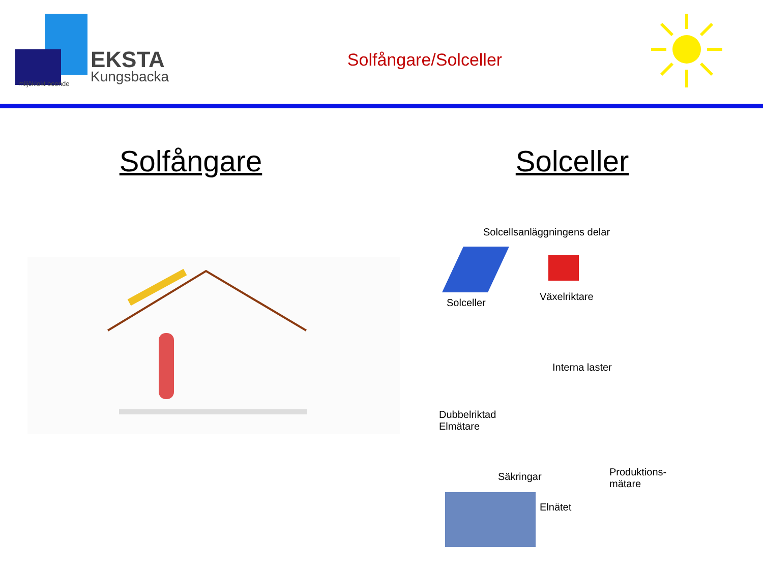EKSTA
Kungsbacka
miljöklokt boende
Solfångare/Solceller
Solfångare Solceller
Solcellsanläggningens delar
Solceller
Växelriktare
Interna laster
Dubbelriktad
Elmätare
Säkringar
Produktions-
mätare
Elnätet